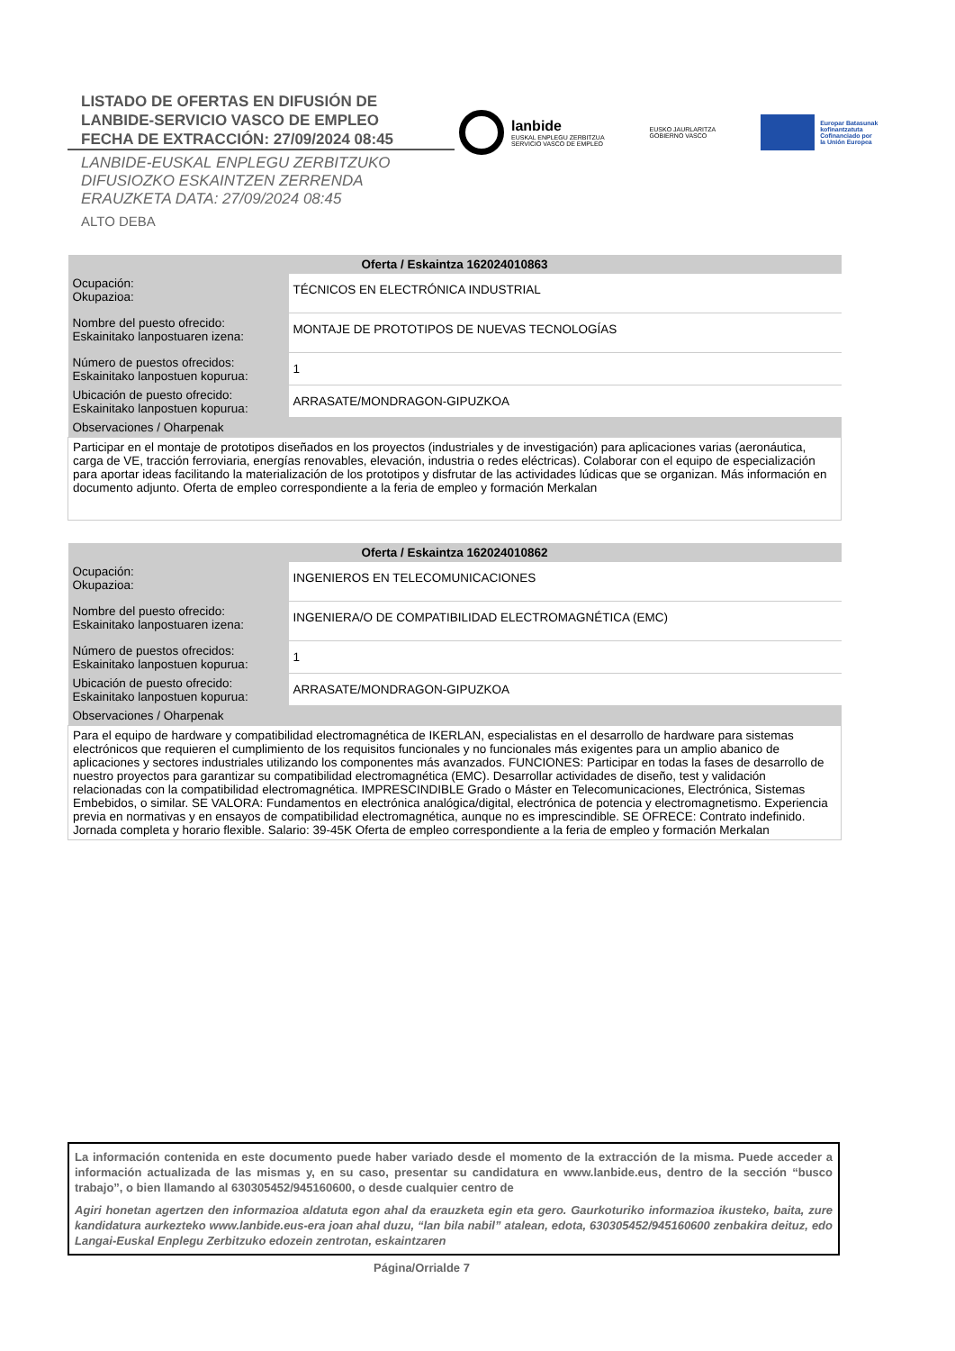LISTADO DE OFERTAS EN DIFUSIÓN DE
LANBIDE-SERVICIO VASCO DE EMPLEO
FECHA DE EXTRACCIÓN: 27/09/2024 08:45
LANBIDE-EUSKAL ENPLEGU ZERBITZUKO
DIFUSIOZKO ESKAINTZEN ZERRENDA
ERAUZKETA DATA: 27/09/2024 08:45
ALTO DEBA
lanbide
EUSKAL ENPLEGU ZERBITZUA
SERVICIO VASCO DE EMPLEO
EUSKO JAURLARITZA
GOBIERNO VASCO
Europar Batasunak
kofinantzatuta
Cofinanciado por
la Unión Europea
| Oferta / Eskaintza 162024010863 | |
| --- | --- |
| Ocupación: Okupazioa: | TÉCNICOS EN ELECTRÓNICA INDUSTRIAL |
| Nombre del puesto ofrecido: Eskainitako lanpostuaren izena: | MONTAJE DE PROTOTIPOS DE NUEVAS TECNOLOGÍAS |
| Número de puestos ofrecidos: Eskainitako lanpostuen kopurua: | 1 |
| Ubicación de puesto ofrecido: Eskainitako lanpostuen kopurua: | ARRASATE/MONDRAGON-GIPUZKOA |
| Observaciones / Oharpenak | |
| Participar en el montaje de prototipos diseñados en los proyectos (industriales y de investigación) para aplicaciones varias (aeronáutica, carga de VE, tracción ferroviaria, energías renovables, elevación, industria o redes eléctricas). Colaborar con el equipo de especialización para aportar ideas facilitando la materialización de los prototipos y disfrutar de las actividades lúdicas que se organizan. Más información en documento adjunto. Oferta de empleo correspondiente a la feria de empleo y formación Merkalan | |
| Oferta / Eskaintza 162024010862 | |
| --- | --- |
| Ocupación: Okupazioa: | INGENIEROS EN TELECOMUNICACIONES |
| Nombre del puesto ofrecido: Eskainitako lanpostuaren izena: | INGENIERA/O DE COMPATIBILIDAD ELECTROMAGNÉTICA (EMC) |
| Número de puestos ofrecidos: Eskainitako lanpostuen kopurua: | 1 |
| Ubicación de puesto ofrecido: Eskainitako lanpostuen kopurua: | ARRASATE/MONDRAGON-GIPUZKOA |
| Observaciones / Oharpenak | |
| Para el equipo de hardware y compatibilidad electromagnética de IKERLAN, especialistas en el desarrollo de hardware para sistemas electrónicos que requieren el cumplimiento de los requisitos funcionales y no funcionales más exigentes para un amplio abanico de aplicaciones y sectores industriales utilizando los componentes más avanzados. FUNCIONES: Participar en todas la fases de desarrollo de nuestro proyectos para garantizar su compatibilidad electromagnética (EMC). Desarrollar actividades de diseño, test y validación relacionadas con la compatibilidad electromagnética. IMPRESCINDIBLE Grado o Máster en Telecomunicaciones, Electrónica, Sistemas Embebidos, o similar. SE VALORA: Fundamentos en electrónica analógica/digital, electrónica de potencia y electromagnetismo. Experiencia previa en normativas y en ensayos de compatibilidad electromagnética, aunque no es imprescindible. SE OFRECE: Contrato indefinido. Jornada completa y horario flexible. Salario: 39-45K Oferta de empleo correspondiente a la feria de empleo y formación Merkalan | |
La información contenida en este documento puede haber variado desde el momento de la extracción de la misma. Puede acceder a información actualizada de las mismas y, en su caso, presentar su candidatura en www.lanbide.eus, dentro de la sección “busco trabajo”, o bien llamando al 630305452/945160600, o desde cualquier centro de
Agiri honetan agertzen den informazioa aldatuta egon ahal da erauzketa egin eta gero. Gaurkoturiko informazioa ikusteko, baita, zure kandidatura aurkezteko www.lanbide.eus-era joan ahal duzu, “lan bila nabil” atalean, edota, 630305452/945160600 zenbakira deituz, edo Langai-Euskal Enplegu Zerbitzuko edozein zentrotan, eskaintzaren
Página/Orrialde 7